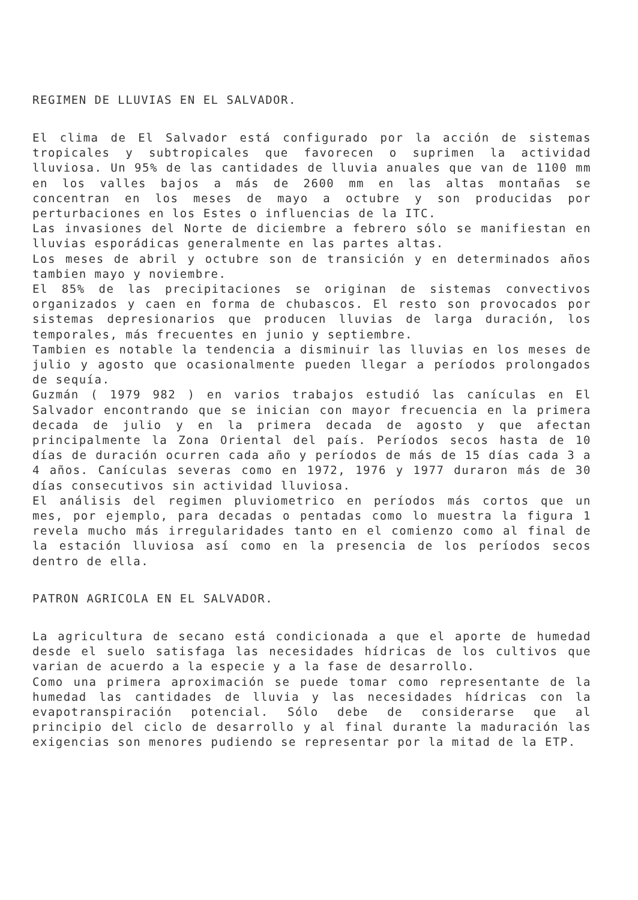REGIMEN DE LLUVIAS EN EL SALVADOR.
El clima de El Salvador está configurado por la acción de sistemas tropicales y subtropicales que favorecen o suprimen la actividad lluviosa. Un 95% de las cantidades de lluvia anuales que van de 1100 mm en los valles bajos a más de 2600 mm en las altas montañas se concentran en los meses de mayo a octubre y son producidas por perturbaciones en los Estes o influencias de la ITC.
Las invasiones del Norte de diciembre a febrero sólo se manifiestan en lluvias esporádicas generalmente en las partes altas.
Los meses de abril y octubre son de transición y en determinados años tambien mayo y noviembre.
El 85% de las precipitaciones se originan de sistemas convectivos organizados y caen en forma de chubascos. El resto son provocados por sistemas depresionarios que producen lluvias de larga duración, los temporales, más frecuentes en junio y septiembre.
Tambien es notable la tendencia a disminuir las lluvias en los meses de julio y agosto que ocasionalmente pueden llegar a períodos prolongados de sequía.
Guzmán ( 1979 982 ) en varios trabajos estudió las canículas en El Salvador encontrando que se inician con mayor frecuencia en la primera decada de julio y en la primera decada de agosto y que afectan principalmente la Zona Oriental del país. Períodos secos hasta de 10 días de duración ocurren cada año y períodos de más de 15 días cada 3 a 4 años. Canículas severas como en 1972, 1976 y 1977 duraron más de 30 días consecutivos sin actividad lluviosa.
El análisis del regimen pluviometrico en períodos más cortos que un mes, por ejemplo, para decadas o pentadas como lo muestra la figura 1 revela mucho más irregularidades tanto en el comienzo como al final de la estación lluviosa así como en la presencia de los períodos secos dentro de ella.
PATRON AGRICOLA EN EL SALVADOR.
La agricultura de secano está condicionada a que el aporte de humedad desde el suelo satisfaga las necesidades hídricas de los cultivos que varian de acuerdo a la especie y a la fase de desarrollo.
Como una primera aproximación se puede tomar como representante de la humedad las cantidades de lluvia y las necesidades hídricas con la evapotranspiración potencial. Sólo debe de considerarse que al principio del ciclo de desarrollo y al final durante la maduración las exigencias son menores pudiendo se representar por la mitad de la ETP.